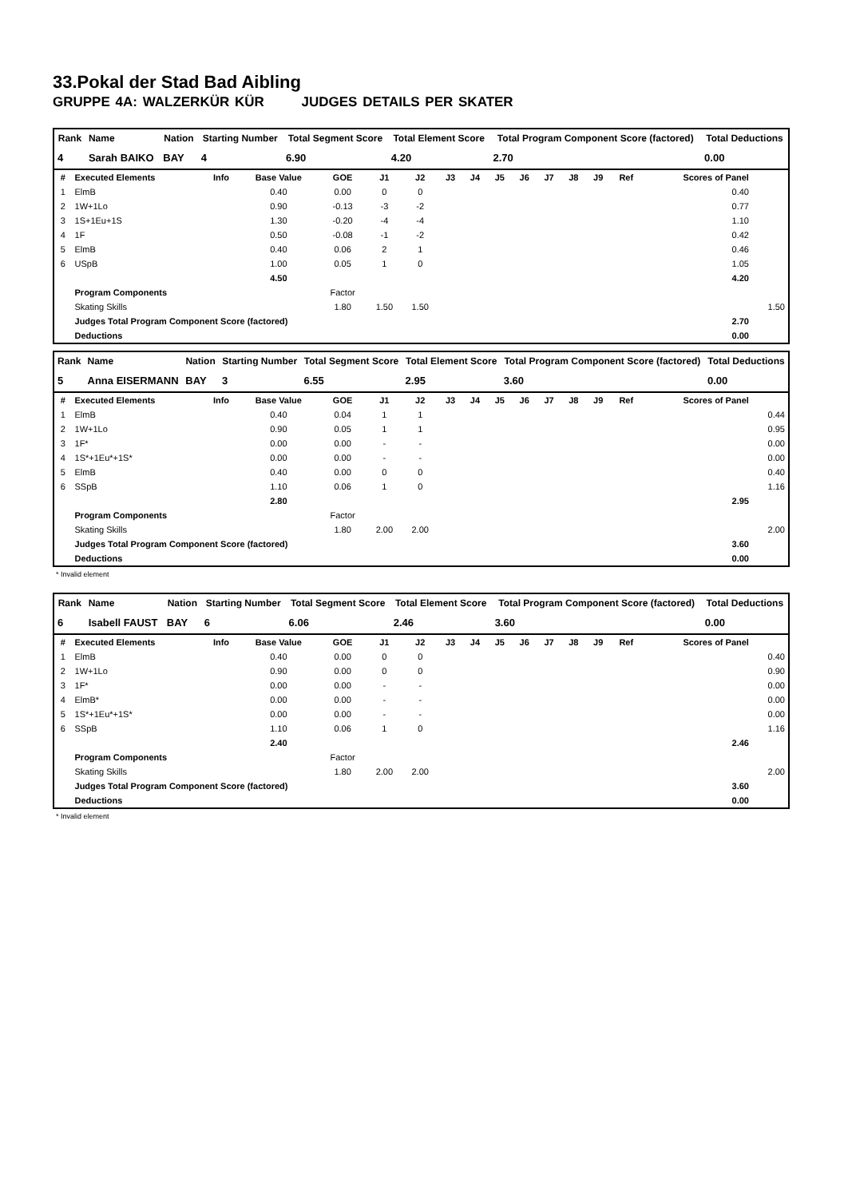33.Pokal der Stad Bad Aibling
GRUPPE 4A: WALZERKÜR KÜR JUDGES DETAILS PER SKATER
| Rank | Name | Nation | Starting Number | Total Segment Score | Total Element Score | Total Program Component Score (factored) | Total Deductions |
| --- | --- | --- | --- | --- | --- | --- | --- |
| 4 | Sarah BAIKO | BAY | 4 | 6.90 | 4.20 | 2.70 | 0.00 |
| # | Executed Elements | Info | Base Value | GOE | J1 | J2 | J3 | J4 | J5 | J6 | J7 | J8 | J9 | Ref | Scores of Panel | |
| --- | --- | --- | --- | --- | --- | --- | --- | --- | --- | --- | --- | --- | --- | --- | --- | --- |
| 1 | ElmB | | 0.40 | 0.00 | 0 | 0 | | | | | | | | | 0.40 | |
| 2 | 1W+1Lo | | 0.90 | -0.13 | -3 | -2 | | | | | | | | | 0.77 | |
| 3 | 1S+1Eu+1S | | 1.30 | -0.20 | -4 | -4 | | | | | | | | | 1.10 | |
| 4 | 1F | | 0.50 | -0.08 | -1 | -2 | | | | | | | | | 0.42 | |
| 5 | ElmB | | 0.40 | 0.06 | 2 | 1 | | | | | | | | | 0.46 | |
| 6 | USpB | | 1.00 | 0.05 | 1 | 0 | | | | | | | | | 1.05 | |
| | | | 4.50 | | | | | | | | | | | | 4.20 | |
| | Program Components | | | Factor | | | | | | | | | | | | |
| | Skating Skills | | | 1.80 | 1.50 | 1.50 | | | | | | | | | | 1.50 |
| | Judges Total Program Component Score (factored) | | | | | | | | | | | | | | 2.70 | |
| | Deductions | | | | | | | | | | | | | | 0.00 | |
| Rank | Name | Nation | Starting Number | Total Segment Score | Total Element Score | Total Program Component Score (factored) | Total Deductions |
| --- | --- | --- | --- | --- | --- | --- | --- |
| 5 | Anna EISERMANN | BAY | 3 | 6.55 | 2.95 | 3.60 | 0.00 |
| # | Executed Elements | Info | Base Value | GOE | J1 | J2 | J3 | J4 | J5 | J6 | J7 | J8 | J9 | Ref | Scores of Panel | |
| --- | --- | --- | --- | --- | --- | --- | --- | --- | --- | --- | --- | --- | --- | --- | --- | --- |
| 1 | ElmB | | 0.40 | 0.04 | 1 | 1 | | | | | | | | | | 0.44 |
| 2 | 1W+1Lo | | 0.90 | 0.05 | 1 | 1 | | | | | | | | | | 0.95 |
| 3 | 1F* | | 0.00 | 0.00 | - | - | | | | | | | | | | 0.00 |
| 4 | 1S*+1Eu*+1S* | | 0.00 | 0.00 | - | - | | | | | | | | | | 0.00 |
| 5 | ElmB | | 0.40 | 0.00 | 0 | 0 | | | | | | | | | | 0.40 |
| 6 | SSpB | | 1.10 | 0.06 | 1 | 0 | | | | | | | | | | 1.16 |
| | | | 2.80 | | | | | | | | | | | | 2.95 | |
| | Program Components | | | Factor | | | | | | | | | | | | |
| | Skating Skills | | | 1.80 | 2.00 | 2.00 | | | | | | | | | | 2.00 |
| | Judges Total Program Component Score (factored) | | | | | | | | | | | | | | 3.60 | |
| | Deductions | | | | | | | | | | | | | | 0.00 | |
* Invalid element
| Rank | Name | Nation | Starting Number | Total Segment Score | Total Element Score | Total Program Component Score (factored) | Total Deductions |
| --- | --- | --- | --- | --- | --- | --- | --- |
| 6 | Isabell FAUST | BAY | 6 | 6.06 | 2.46 | 3.60 | 0.00 |
| # | Executed Elements | Info | Base Value | GOE | J1 | J2 | J3 | J4 | J5 | J6 | J7 | J8 | J9 | Ref | Scores of Panel | |
| --- | --- | --- | --- | --- | --- | --- | --- | --- | --- | --- | --- | --- | --- | --- | --- | --- |
| 1 | ElmB | | 0.40 | 0.00 | 0 | 0 | | | | | | | | | | 0.40 |
| 2 | 1W+1Lo | | 0.90 | 0.00 | 0 | 0 | | | | | | | | | | 0.90 |
| 3 | 1F* | | 0.00 | 0.00 | - | - | | | | | | | | | | 0.00 |
| 4 | ElmB* | | 0.00 | 0.00 | - | - | | | | | | | | | | 0.00 |
| 5 | 1S*+1Eu*+1S* | | 0.00 | 0.00 | - | - | | | | | | | | | | 0.00 |
| 6 | SSpB | | 1.10 | 0.06 | 1 | 0 | | | | | | | | | | 1.16 |
| | | | 2.40 | | | | | | | | | | | | 2.46 | |
| | Program Components | | | Factor | | | | | | | | | | | | |
| | Skating Skills | | | 1.80 | 2.00 | 2.00 | | | | | | | | | | 2.00 |
| | Judges Total Program Component Score (factored) | | | | | | | | | | | | | | 3.60 | |
| | Deductions | | | | | | | | | | | | | | 0.00 | |
* Invalid element